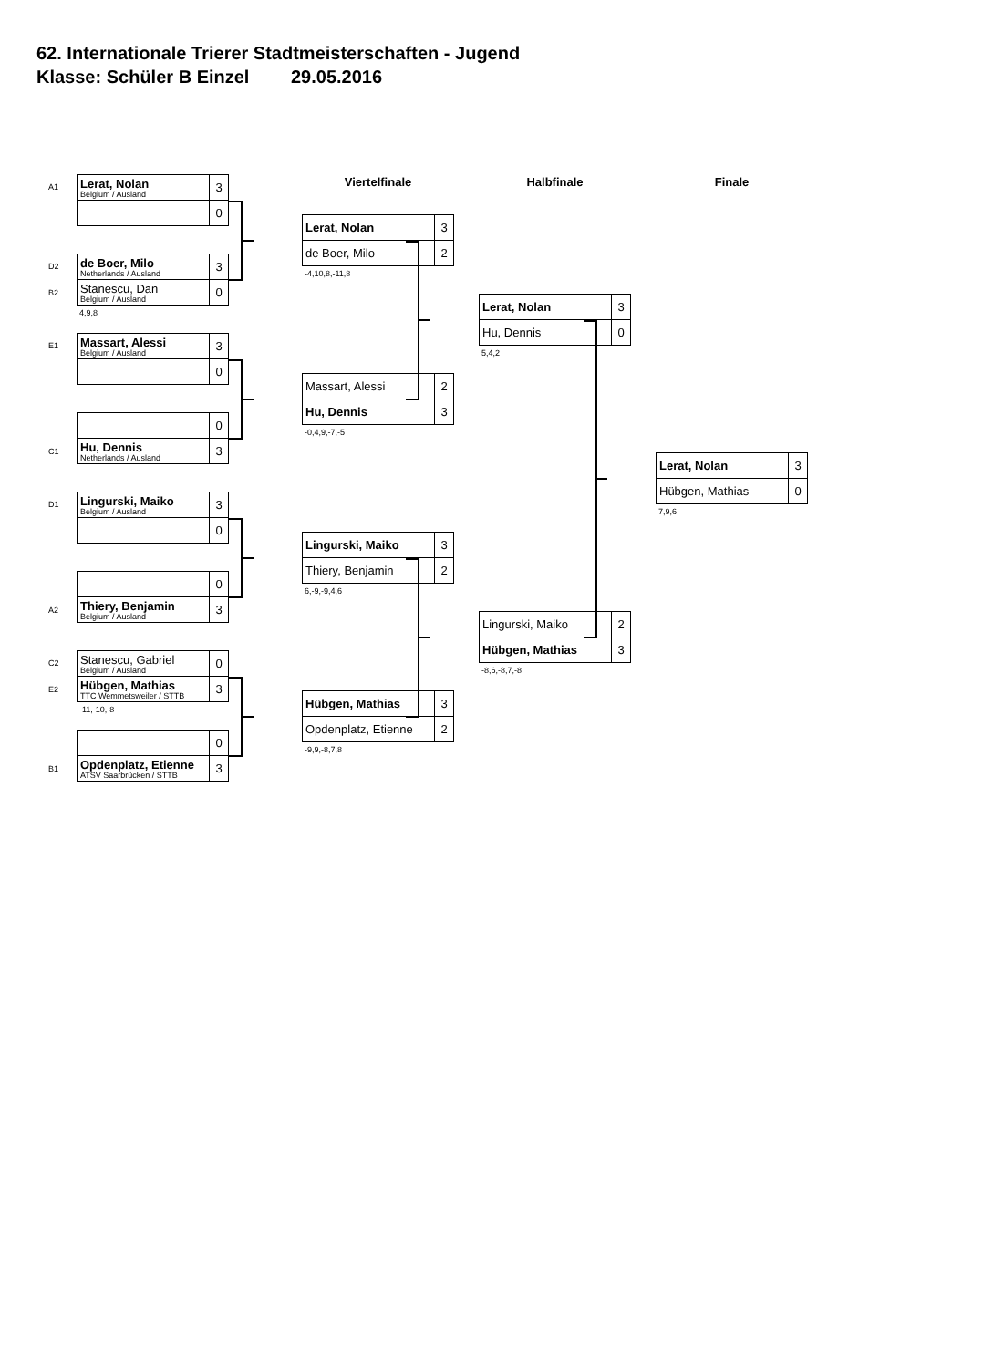62. Internationale Trierer Stadtmeisterschaften - Jugend
Klasse: Schüler B Einzel 29.05.2016
A1
Lerat, Nolan
Belgium / Ausland
3
0
D2
de Boer, Milo
Netherlands / Ausland
3
B2
Stanescu, Dan
Belgium / Ausland
0
4,9,8
E1
Massart, Alessi
Belgium / Ausland
3
0
0
C1
Hu, Dennis
Netherlands / Ausland
3
D1
Lingurski, Maiko
Belgium / Ausland
3
0
0
A2
Thiery, Benjamin
Belgium / Ausland
3
C2
Stanescu, Gabriel
Belgium / Ausland
0
E2
Hübgen, Mathias
TTC Wemmetsweiler / STTB
3
-11,-10,-8
0
B1
Opdenplatz, Etienne
ATSV Saarbrücken / STTB
3
Viertelfinale
Lerat, Nolan
3
de Boer, Milo
2
-4,10,8,-11,8
Massart, Alessi
2
Hu, Dennis
3
-0,4,9,-7,-5
Lingurski, Maiko
3
Thiery, Benjamin
2
6,-9,-9,4,6
Hübgen, Mathias
3
Opdenplatz, Etienne
2
-9,9,-8,7,8
Halbfinale
Lerat, Nolan
3
Hu, Dennis
0
5,4,2
Lingurski, Maiko
2
Hübgen, Mathias
3
-8,6,-8,7,-8
Finale
Lerat, Nolan
3
Hübgen, Mathias
0
7,9,6